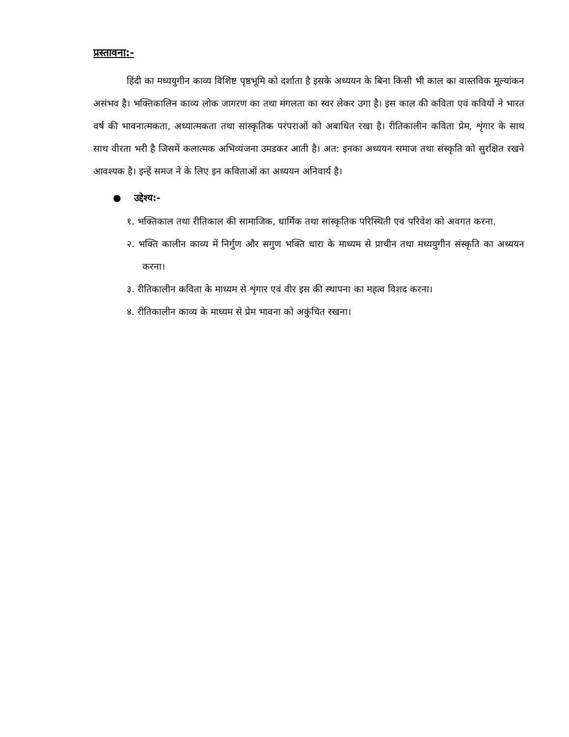प्रस्तावना:-
हिंदी का मध्ययुगीन काव्य विशिष्ट पृष्ठभूमि को दर्शाता है इसके अध्ययन के बिना किसी भी काल का वास्तविक मूल्यांकन असंभव है। भक्तिकालिन काव्य लोक जागरण का तथा मंगलता का स्वर लेकर उगा है। इस काल की कविता एवं कवियों ने भारत वर्ष की भावनात्मकता, अध्यात्मकता तथा सांस्कृतिक परंपराओं को अबाधित रखा है। रीतिकालीन कविता प्रेम, शृंगार के साथ साथ वीरता भरी है जिसमें कलात्मक अभिव्यंजना उमडकर आती है। अत: इनका अध्ययन समाज तथा संस्कृति को सुरक्षित रखने आवश्यक है। इन्हें समज ने के लिए इन कविताओं का अध्ययन अनिवार्य है।
● उद्देश्य:-
१. भक्तिकाल तथा रीतिकाल की सामाजिक, धार्मिक तथा सांस्कृतिक परिस्थिती एवं परिवेश को अवगत करना.
२. भक्ति कालीन काव्य में निर्गुण और सगुण भक्ति धारा के माध्यम से प्राचीन तथा मध्ययुगीन संस्कृति का अध्ययन करना।
३. रीतिकालीन कविता के माध्यम से शृंगार एवं वीर इस की स्थापना का महत्व विशद करना।
४. रीतिकालीन काव्य के माध्यम से प्रेम भावना को अकुंचित रखना।